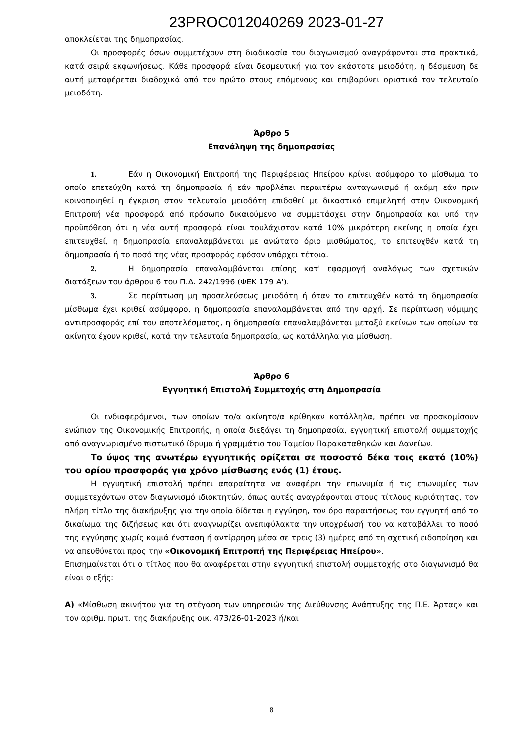23PROC012040269 2023-01-27
αποκλείεται της δημοπρασίας.
Οι προσφορές όσων συμμετέχουν στη διαδικασία του διαγωνισμού αναγράφονται στα πρακτικά, κατά σειρά εκφωνήσεως. Κάθε προσφορά είναι δεσμευτική για τον εκάστοτε μειοδότη, η δέσμευση δε αυτή μεταφέρεται διαδοχικά από τον πρώτο στους επόμενους και επιβαρύνει οριστικά τον τελευταίο μειοδότη.
Άρθρο 5
Επανάληψη της δημοπρασίας
1. Εάν η Οικονομική Επιτροπή της Περιφέρειας Ηπείρου κρίνει ασύμφορο το μίσθωμα το οποίο επετεύχθη κατά τη δημοπρασία ή εάν προβλέπει περαιτέρω ανταγωνισμό ή ακόμη εάν πριν κοινοποιηθεί η έγκριση στον τελευταίο μειοδότη επιδοθεί με δικαστικό επιμελητή στην Οικονομική Επιτροπή νέα προσφορά από πρόσωπο δικαιούμενο να συμμετάσχει στην δημοπρασία και υπό την προϋπόθεση ότι η νέα αυτή προσφορά είναι τουλάχιστον κατά 10% μικρότερη εκείνης η οποία έχει επιτευχθεί, η δημοπρασία επαναλαμβάνεται με ανώτατο όριο μισθώματος, το επιτευχθέν κατά τη δημοπρασία ή το ποσό της νέας προσφοράς εφόσον υπάρχει τέτοια.
2. Η δημοπρασία επαναλαμβάνεται επίσης κατ' εφαρμογή αναλόγως των σχετικών διατάξεων του άρθρου 6 του Π.Δ. 242/1996 (ΦΕΚ 179 Α').
3. Σε περίπτωση μη προσελεύσεως μειοδότη ή όταν το επιτευχθέν κατά τη δημοπρασία μίσθωμα έχει κριθεί ασύμφορο, η δημοπρασία επαναλαμβάνεται από την αρχή. Σε περίπτωση νόμιμης αντιπροσφοράς επί του αποτελέσματος, η δημοπρασία επαναλαμβάνεται μεταξύ εκείνων των οποίων τα ακίνητα έχουν κριθεί, κατά την τελευταία δημοπρασία, ως κατάλληλα για μίσθωση.
Άρθρο 6
Εγγυητική Επιστολή Συμμετοχής στη Δημοπρασία
Οι ενδιαφερόμενοι, των οποίων το/α ακίνητο/α κρίθηκαν κατάλληλα, πρέπει να προσκομίσουν ενώπιον της Οικονομικής Επιτροπής, η οποία διεξάγει τη δημοπρασία, εγγυητική επιστολή συμμετοχής από αναγνωρισμένο πιστωτικό ίδρυμα ή γραμμάτιο του Ταμείου Παρακαταθηκών και Δανείων.
Το ύψος της ανωτέρω εγγυητικής ορίζεται σε ποσοστό δέκα τοις εκατό (10%) του ορίου προσφοράς για χρόνο μίσθωσης ενός (1) έτους.
Η εγγυητική επιστολή πρέπει απαραίτητα να αναφέρει την επωνυμία ή τις επωνυμίες των συμμετεχόντων στον διαγωνισμό ιδιοκτητών, όπως αυτές αναγράφονται στους τίτλους κυριότητας, τον πλήρη τίτλο της διακήρυξης για την οποία δίδεται η εγγύηση, τον όρο παραιτήσεως του εγγυητή από το δικαίωμα της διζήσεως και ότι αναγνωρίζει ανεπιφύλακτα την υποχρέωσή του να καταβάλλει το ποσό της εγγύησης χωρίς καμιά ένσταση ή αντίρρηση μέσα σε τρεις (3) ημέρες από τη σχετική ειδοποίηση και να απευθύνεται προς την «Οικονομική Επιτροπή της Περιφέρειας Ηπείρου».
Επισημαίνεται ότι ο τίτλος που θα αναφέρεται στην εγγυητική επιστολή συμμετοχής στο διαγωνισμό θα είναι ο εξής:
Α) «Μίσθωση ακινήτου για τη στέγαση των υπηρεσιών της Διεύθυνσης Ανάπτυξης της Π.Ε. Άρτας» και τον αριθμ. πρωτ. της διακήρυξης οικ. 473/26-01-2023 ή/και
8